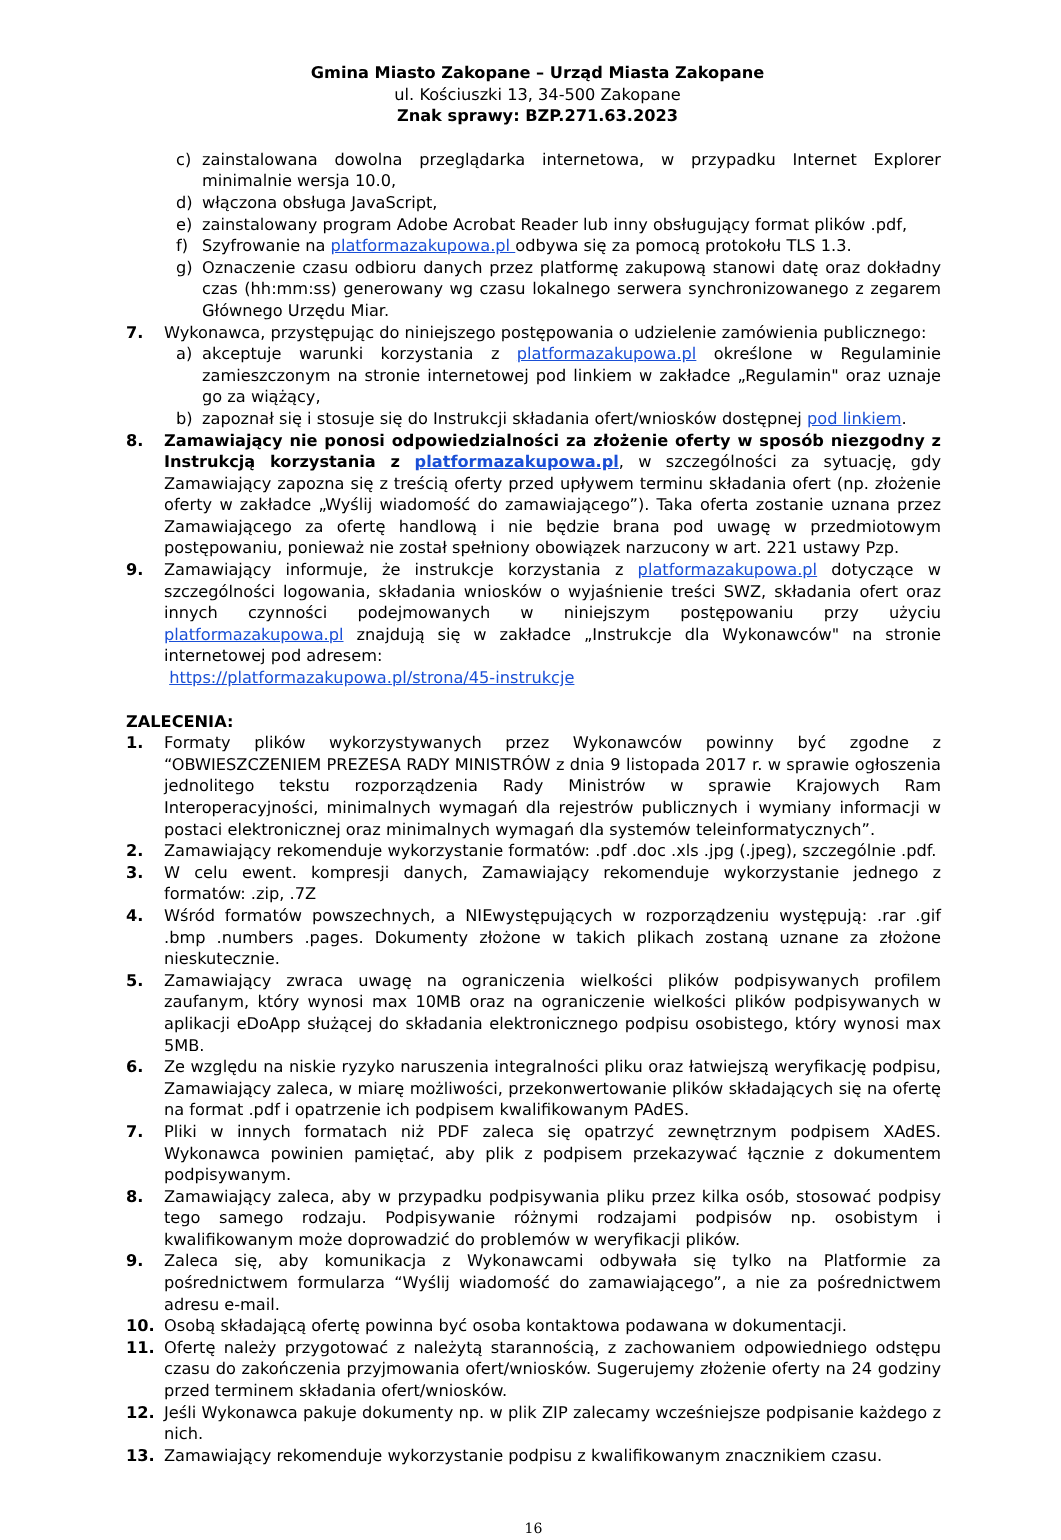Gmina Miasto Zakopane – Urząd Miasta Zakopane
ul. Kościuszki 13, 34-500 Zakopane
Znak sprawy: BZP.271.63.2023
c) zainstalowana dowolna przeglądarka internetowa, w przypadku Internet Explorer minimalnie wersja 10.0,
d) włączona obsługa JavaScript,
e) zainstalowany program Adobe Acrobat Reader lub inny obsługujący format plików .pdf,
f) Szyfrowanie na platformazakupowa.pl odbywa się za pomocą protokołu TLS 1.3.
g) Oznaczenie czasu odbioru danych przez platformę zakupową stanowi datę oraz dokładny czas (hh:mm:ss) generowany wg czasu lokalnego serwera synchronizowanego z zegarem Głównego Urzędu Miar.
7. Wykonawca, przystępując do niniejszego postępowania o udzielenie zamówienia publicznego:
a) akceptuje warunki korzystania z platformazakupowa.pl określone w Regulaminie zamieszczonym na stronie internetowej pod linkiem w zakładce „Regulamin" oraz uznaje go za wiążący,
b) zapoznał się i stosuje się do Instrukcji składania ofert/wniosków dostępnej pod linkiem.
8. Zamawiający nie ponosi odpowiedzialności za złożenie oferty w sposób niezgodny z Instrukcją korzystania z platformazakupowa.pl, w szczególności za sytuację, gdy Zamawiający zapozna się z treścią oferty przed upływem terminu składania ofert (np. złożenie oferty w zakładce „Wyślij wiadomość do zamawiającego”). Taka oferta zostanie uznana przez Zamawiającego za ofertę handlową i nie będzie brana pod uwagę w przedmiotowym postępowaniu, ponieważ nie został spełniony obowiązek narzucony w art. 221 ustawy Pzp.
9. Zamawiający informuje, że instrukcje korzystania z platformazakupowa.pl dotyczące w szczególności logowania, składania wniosków o wyjaśnienie treści SWZ, składania ofert oraz innych czynności podejmowanych w niniejszym postępowaniu przy użyciu platformazakupowa.pl znajdują się w zakładce „Instrukcje dla Wykonawców" na stronie internetowej pod adresem:
https://platformazakupowa.pl/strona/45-instrukcje
ZALECENIA:
1. Formaty plików wykorzystywanych przez Wykonawców powinny być zgodne z “OBWIESZCZENIEM PREZESA RADY MINISTRÓW z dnia 9 listopada 2017 r. w sprawie ogłoszenia jednolitego tekstu rozporządzenia Rady Ministrów w sprawie Krajowych Ram Interoperacyjności, minimalnych wymagań dla rejestrów publicznych i wymiany informacji w postaci elektronicznej oraz minimalnych wymagań dla systemów teleinformatycznych”.
2. Zamawiający rekomenduje wykorzystanie formatów: .pdf .doc .xls .jpg (.jpeg), szczególnie .pdf.
3. W celu ewent. kompresji danych, Zamawiający rekomenduje wykorzystanie jednego z formatów: .zip, .7Z
4. Wśród formatów powszechnych, a NIEwystępujących w rozporządzeniu występują: .rar .gif .bmp .numbers .pages. Dokumenty złożone w takich plikach zostaną uznane za złożone nieskutecznie.
5. Zamawiający zwraca uwagę na ograniczenia wielkości plików podpisywanych profilem zaufanym, który wynosi max 10MB oraz na ograniczenie wielkości plików podpisywanych w aplikacji eDoApp służącej do składania elektronicznego podpisu osobistego, który wynosi max 5MB.
6. Ze względu na niskie ryzyko naruszenia integralności pliku oraz łatwiejszą weryfikację podpisu, Zamawiający zaleca, w miarę możliwości, przekonwertowanie plików składających się na ofertę na format .pdf i opatrzenie ich podpisem kwalifikowanym PAdES.
7. Pliki w innych formatach niż PDF zaleca się opatrzyć zewnętrznym podpisem XAdES. Wykonawca powinien pamiętać, aby plik z podpisem przekazywać łącznie z dokumentem podpisywanym.
8. Zamawiający zaleca, aby w przypadku podpisywania pliku przez kilka osób, stosować podpisy tego samego rodzaju. Podpisywanie różnymi rodzajami podpisów np. osobistym i kwalifikowanym może doprowadzić do problemów w weryfikacji plików.
9. Zaleca się, aby komunikacja z Wykonawcami odbywała się tylko na Platformie za pośrednictwem formularza “Wyślij wiadomość do zamawiającego”, a nie za pośrednictwem adresu e-mail.
10. Osobą składającą ofertę powinna być osoba kontaktowa podawana w dokumentacji.
11. Ofertę należy przygotować z należytą starannością, z zachowaniem odpowiedniego odstępu czasu do zakończenia przyjmowania ofert/wniosków. Sugerujemy złożenie oferty na 24 godziny przed terminem składania ofert/wniosków.
12. Jeśli Wykonawca pakuje dokumenty np. w plik ZIP zalecamy wcześniejsze podpisanie każdego z nich.
13. Zamawiający rekomenduje wykorzystanie podpisu z kwalifikowanym znacznikiem czasu.
16